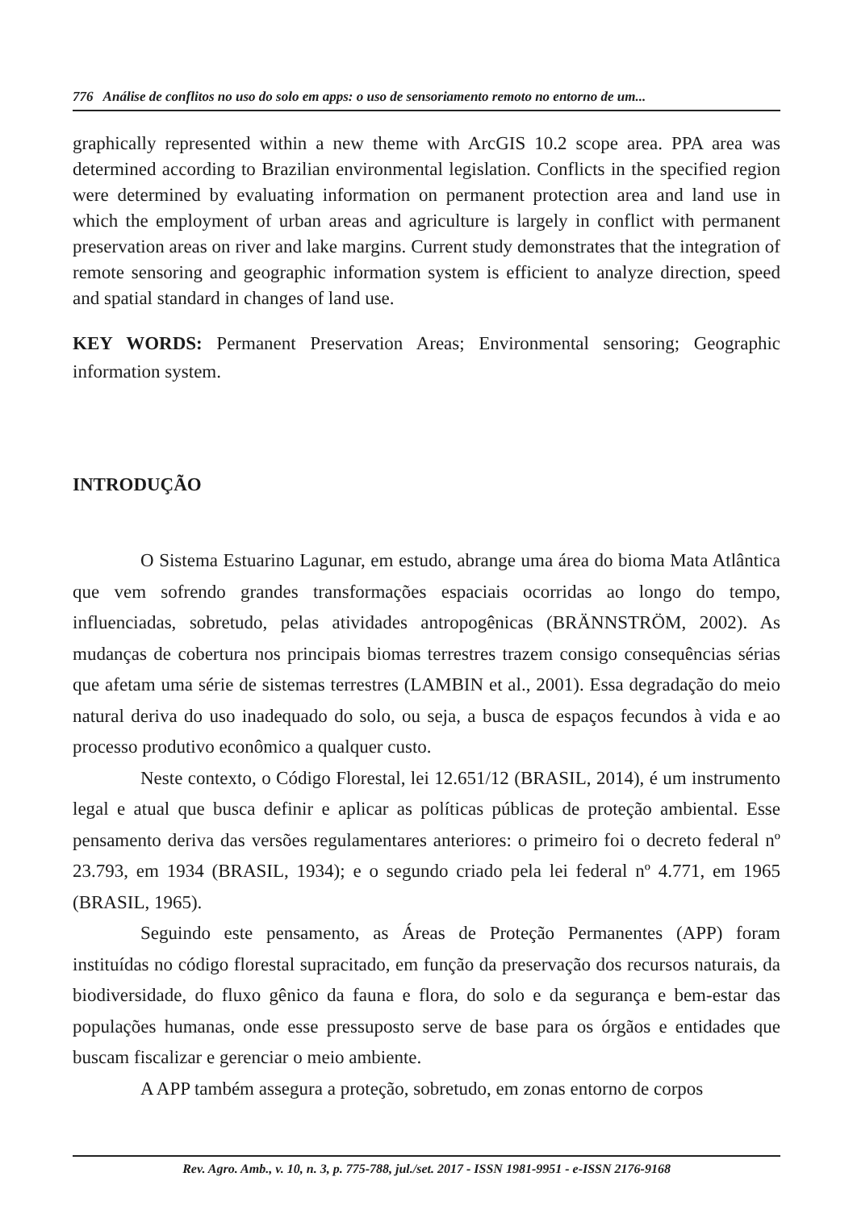776 Análise de conflitos no uso do solo em apps: o uso de sensoriamento remoto no entorno de um...
graphically represented within a new theme with ArcGIS 10.2 scope area. PPA area was determined according to Brazilian environmental legislation. Conflicts in the specified region were determined by evaluating information on permanent protection area and land use in which the employment of urban areas and agriculture is largely in conflict with permanent preservation areas on river and lake margins. Current study demonstrates that the integration of remote sensoring and geographic information system is efficient to analyze direction, speed and spatial standard in changes of land use.
KEY WORDS: Permanent Preservation Areas; Environmental sensoring; Geographic information system.
INTRODUÇÃO
O Sistema Estuarino Lagunar, em estudo, abrange uma área do bioma Mata Atlântica que vem sofrendo grandes transformações espaciais ocorridas ao longo do tempo, influenciadas, sobretudo, pelas atividades antropogênicas (BRÄNNSTRÖM, 2002). As mudanças de cobertura nos principais biomas terrestres trazem consigo consequências sérias que afetam uma série de sistemas terrestres (LAMBIN et al., 2001). Essa degradação do meio natural deriva do uso inadequado do solo, ou seja, a busca de espaços fecundos à vida e ao processo produtivo econômico a qualquer custo.
Neste contexto, o Código Florestal, lei 12.651/12 (BRASIL, 2014), é um instrumento legal e atual que busca definir e aplicar as políticas públicas de proteção ambiental. Esse pensamento deriva das versões regulamentares anteriores: o primeiro foi o decreto federal nº 23.793, em 1934 (BRASIL, 1934); e o segundo criado pela lei federal nº 4.771, em 1965 (BRASIL, 1965).
Seguindo este pensamento, as Áreas de Proteção Permanentes (APP) foram instituídas no código florestal supracitado, em função da preservação dos recursos naturais, da biodiversidade, do fluxo gênico da fauna e flora, do solo e da segurança e bem-estar das populações humanas, onde esse pressuposto serve de base para os órgãos e entidades que buscam fiscalizar e gerenciar o meio ambiente.
A APP também assegura a proteção, sobretudo, em zonas entorno de corpos
Rev. Agro. Amb., v. 10, n. 3, p. 775-788, jul./set. 2017 - ISSN 1981-9951 - e-ISSN 2176-9168